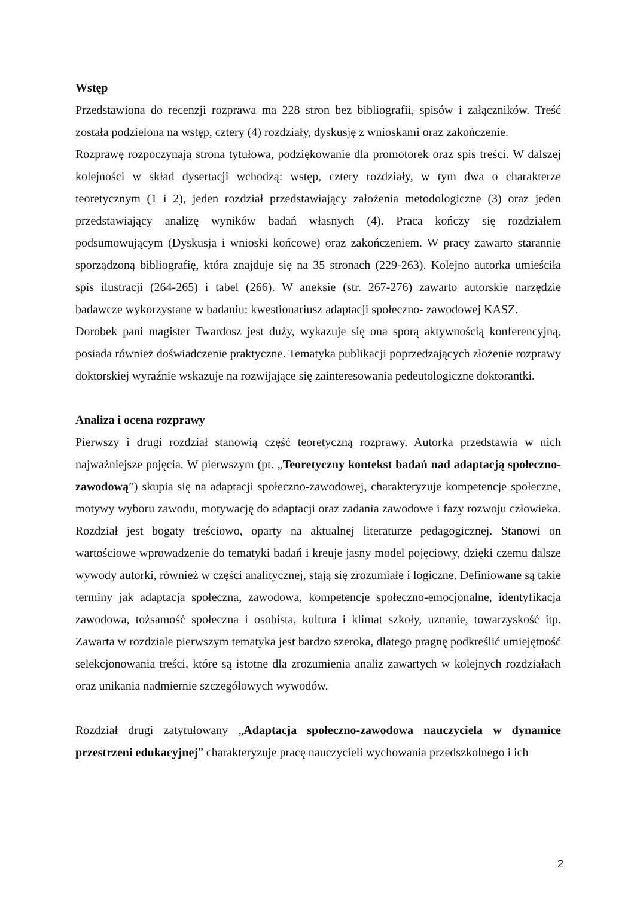Wstęp
Przedstawiona do recenzji rozprawa ma 228 stron bez bibliografii, spisów i załączników. Treść została podzielona na wstęp, cztery (4) rozdziały, dyskusję z wnioskami oraz zakończenie.
Rozprawę rozpoczynają strona tytułowa, podziękowanie dla promotorek oraz spis treści. W dalszej kolejności w skład dysertacji wchodzą: wstęp, cztery rozdziały, w tym dwa o charakterze teoretycznym (1 i 2), jeden rozdział przedstawiający założenia metodologiczne (3) oraz jeden przedstawiający analizę wyników badań własnych (4). Praca kończy się rozdziałem podsumowującym (Dyskusja i wnioski końcowe) oraz zakończeniem. W pracy zawarto starannie sporządzoną bibliografię, która znajduje się na 35 stronach (229-263). Kolejno autorka umieściła spis ilustracji (264-265) i tabel (266). W aneksie (str. 267-276) zawarto autorskie narzędzie badawcze wykorzystane w badaniu: kwestionariusz adaptacji społeczno- zawodowej KASZ.
Dorobek pani magister Twardosz jest duży, wykazuje się ona sporą aktywnością konferencyjną, posiada również doświadczenie praktyczne. Tematyka publikacji poprzedzających złożenie rozprawy doktorskiej wyraźnie wskazuje na rozwijające się zainteresowania pedeutologiczne doktorantki.
Analiza i ocena rozprawy
Pierwszy i drugi rozdział stanowią część teoretyczną rozprawy. Autorka przedstawia w nich najważniejsze pojęcia. W pierwszym (pt. „Teoretyczny kontekst badań nad adaptacją społeczno-zawodową”) skupia się na adaptacji społeczno-zawodowej, charakteryzuje kompetencje społeczne, motywy wyboru zawodu, motywację do adaptacji oraz zadania zawodowe i fazy rozwoju człowieka. Rozdział jest bogaty treściowo, oparty na aktualnej literaturze pedagogicznej. Stanowi on wartościowe wprowadzenie do tematyki badań i kreuje jasny model pojęciowy, dzięki czemu dalsze wywody autorki, również w części analitycznej, stają się zrozumiałe i logiczne. Definiowane są takie terminy jak adaptacja społeczna, zawodowa, kompetencje społeczno-emocjonalne, identyfikacja zawodowa, tożsamość społeczna i osobista, kultura i klimat szkoły, uznanie, towarzyskość itp. Zawarta w rozdziale pierwszym tematyka jest bardzo szeroka, dlatego pragnę podkreślić umiejętność selekcjonowania treści, które są istotne dla zrozumienia analiz zawartych w kolejnych rozdziałach oraz unikania nadmiernie szczegółowych wywodów.
Rozdział drugi zatytułowany „Adaptacja społeczno-zawodowa nauczyciela w dynamice przestrzeni edukacyjnej” charakteryzuje pracę nauczycieli wychowania przedszkolnego i ich
2